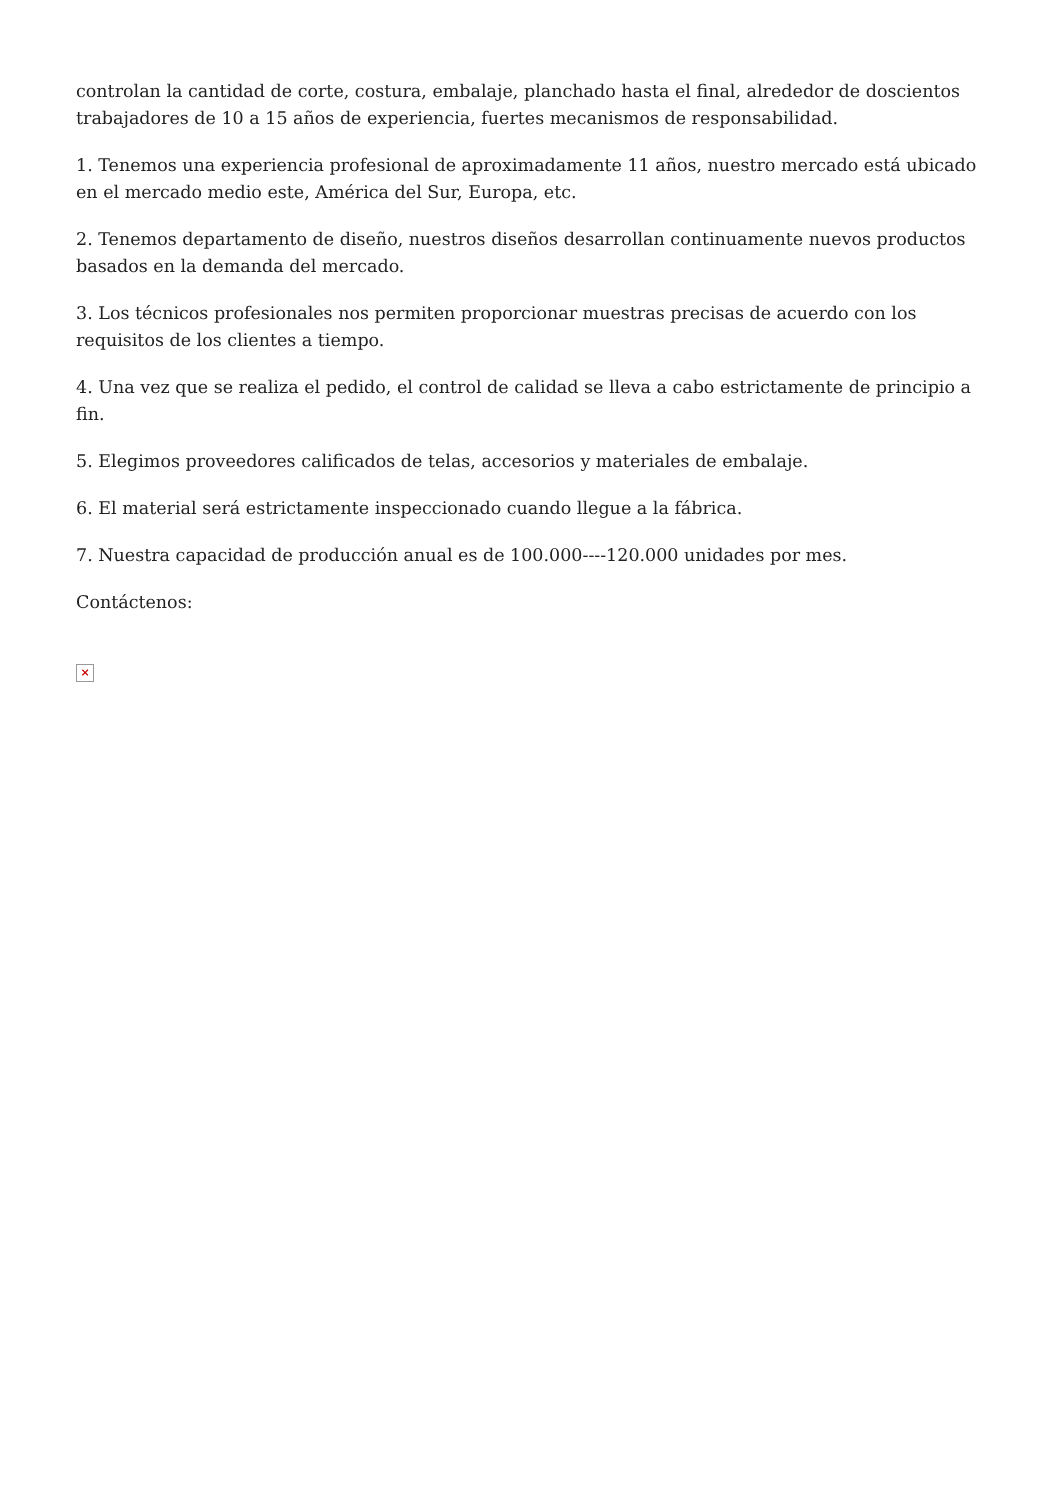controlan la cantidad de corte, costura, embalaje, planchado hasta el final, alrededor de doscientos trabajadores de 10 a 15 años de experiencia, fuertes mecanismos de responsabilidad.
1. Tenemos una experiencia profesional de aproximadamente 11 años, nuestro mercado está ubicado en el mercado medio este, América del Sur, Europa, etc.
2. Tenemos departamento de diseño, nuestros diseños desarrollan continuamente nuevos productos basados en la demanda del mercado.
3. Los técnicos profesionales nos permiten proporcionar muestras precisas de acuerdo con los requisitos de los clientes a tiempo.
4. Una vez que se realiza el pedido, el control de calidad se lleva a cabo estrictamente de principio a fin.
5. Elegimos proveedores calificados de telas, accesorios y materiales de embalaje.
6. El material será estrictamente inspeccionado cuando llegue a la fábrica.
7. Nuestra capacidad de producción anual es de 100.000----120.000 unidades por mes.
Contáctenos:
×